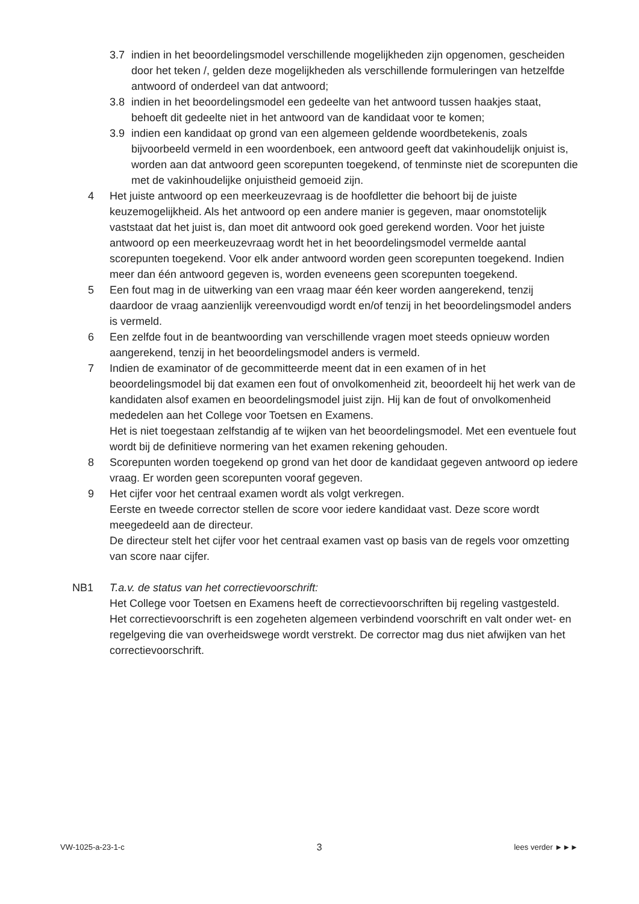3.7 indien in het beoordelingsmodel verschillende mogelijkheden zijn opgenomen, gescheiden door het teken /, gelden deze mogelijkheden als verschillende formuleringen van hetzelfde antwoord of onderdeel van dat antwoord;
3.8 indien in het beoordelingsmodel een gedeelte van het antwoord tussen haakjes staat, behoeft dit gedeelte niet in het antwoord van de kandidaat voor te komen;
3.9 indien een kandidaat op grond van een algemeen geldende woordbetekenis, zoals bijvoorbeeld vermeld in een woordenboek, een antwoord geeft dat vakinhoudelijk onjuist is, worden aan dat antwoord geen scorepunten toegekend, of tenminste niet de scorepunten die met de vakinhoudelijke onjuistheid gemoeid zijn.
4 Het juiste antwoord op een meerkeuzevraag is de hoofdletter die behoort bij de juiste keuzemogelijkheid. Als het antwoord op een andere manier is gegeven, maar onomstotelijk vaststaat dat het juist is, dan moet dit antwoord ook goed gerekend worden. Voor het juiste antwoord op een meerkeuzevraag wordt het in het beoordelingsmodel vermelde aantal scorepunten toegekend. Voor elk ander antwoord worden geen scorepunten toegekend. Indien meer dan één antwoord gegeven is, worden eveneens geen scorepunten toegekend.
5 Een fout mag in de uitwerking van een vraag maar één keer worden aangerekend, tenzij daardoor de vraag aanzienlijk vereenvoudigd wordt en/of tenzij in het beoordelingsmodel anders is vermeld.
6 Een zelfde fout in de beantwoording van verschillende vragen moet steeds opnieuw worden aangerekend, tenzij in het beoordelingsmodel anders is vermeld.
7 Indien de examinator of de gecommitteerde meent dat in een examen of in het beoordelingsmodel bij dat examen een fout of onvolkomenheid zit, beoordeelt hij het werk van de kandidaten alsof examen en beoordelingsmodel juist zijn. Hij kan de fout of onvolkomenheid mededelen aan het College voor Toetsen en Examens.
Het is niet toegestaan zelfstandig af te wijken van het beoordelingsmodel. Met een eventuele fout wordt bij de definitieve normering van het examen rekening gehouden.
8 Scorepunten worden toegekend op grond van het door de kandidaat gegeven antwoord op iedere vraag. Er worden geen scorepunten vooraf gegeven.
9 Het cijfer voor het centraal examen wordt als volgt verkregen.
Eerste en tweede corrector stellen de score voor iedere kandidaat vast. Deze score wordt meegedeeld aan de directeur.
De directeur stelt het cijfer voor het centraal examen vast op basis van de regels voor omzetting van score naar cijfer.
NB1 T.a.v. de status van het correctievoorschrift:
Het College voor Toetsen en Examens heeft de correctievoorschriften bij regeling vastgesteld. Het correctievoorschrift is een zogeheten algemeen verbindend voorschrift en valt onder wet- en regelgeving die van overheidswege wordt verstrekt. De corrector mag dus niet afwijken van het correctievoorschrift.
VW-1025-a-23-1-c 3 lees verder ►►►